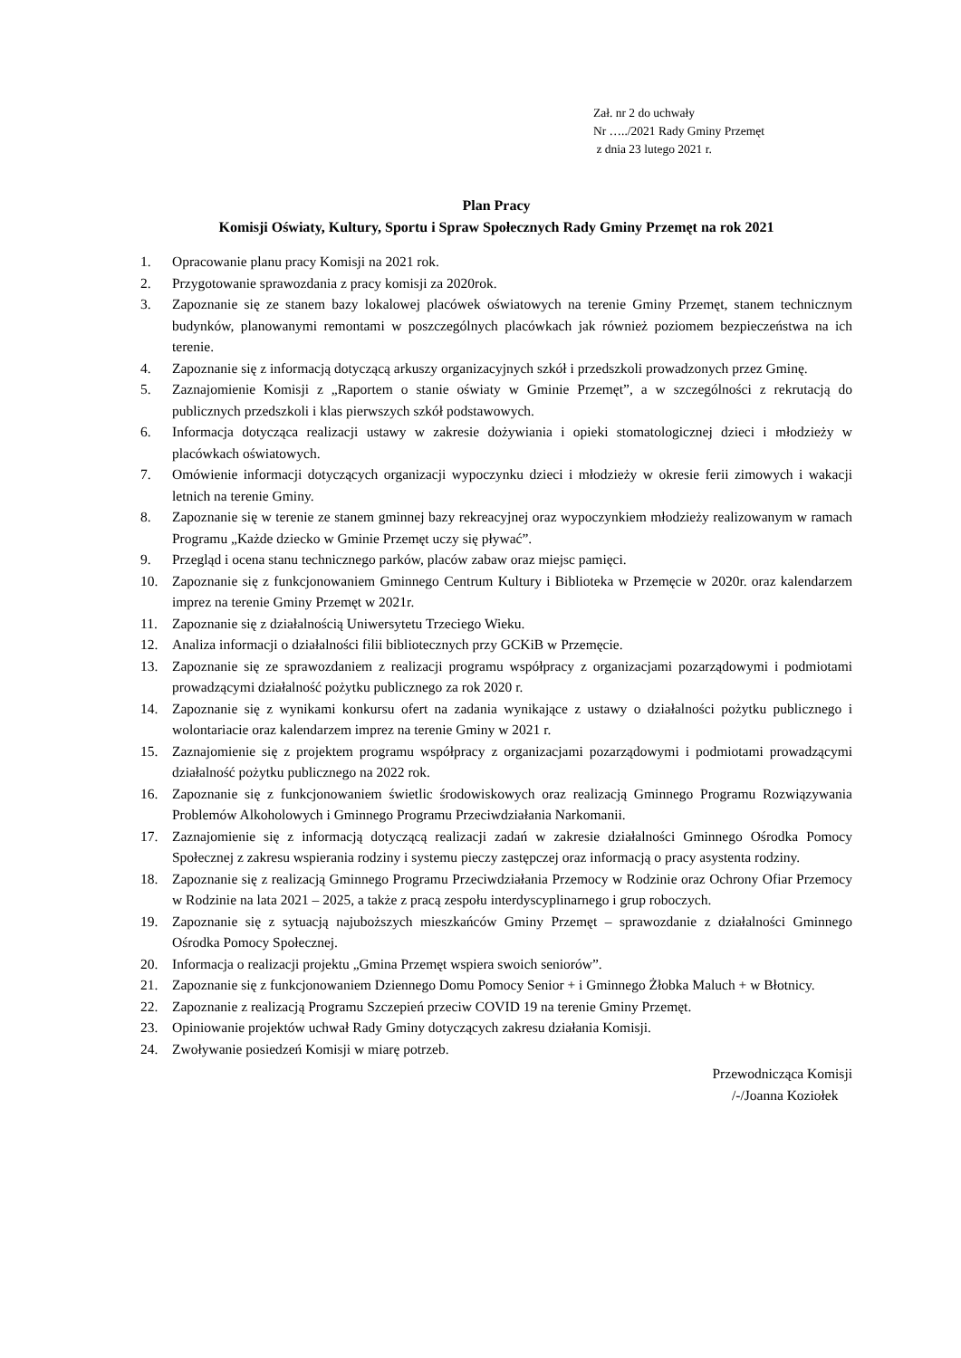Zał. nr 2 do uchwały
Nr …../2021 Rady Gminy Przemęt
z dnia 23 lutego 2021 r.
Plan Pracy
Komisji Oświaty, Kultury, Sportu i Spraw Społecznych Rady Gminy Przemęt na rok 2021
1. Opracowanie planu pracy Komisji na 2021 rok.
2. Przygotowanie sprawozdania z pracy komisji za 2020rok.
3. Zapoznanie się ze stanem bazy lokalowej placówek oświatowych na terenie Gminy Przemęt, stanem technicznym budynków, planowanymi remontami w poszczególnych placówkach jak również poziomem bezpieczeństwa na ich terenie.
4. Zapoznanie się z informacją dotyczącą arkuszy organizacyjnych szkół i przedszkoli prowadzonych przez Gminę.
5. Zaznajomienie Komisji z „Raportem o stanie oświaty w Gminie Przemęt”, a w szczególności z rekrutacją do publicznych przedszkoli i klas pierwszych szkół podstawowych.
6. Informacja dotycząca realizacji ustawy w zakresie dożywiania i opieki stomatologicznej dzieci i młodzieży w placówkach oświatowych.
7. Omówienie informacji dotyczących organizacji wypoczynku dzieci i młodzieży w okresie ferii zimowych i wakacji letnich na terenie Gminy.
8. Zapoznanie się w terenie ze stanem gminnej bazy rekreacyjnej oraz wypoczynkiem młodzieży realizowanym w ramach Programu „Każde dziecko w Gminie Przemęt uczy się pływać”.
9. Przegląd i ocena stanu technicznego parków, placów zabaw oraz miejsc pamięci.
10. Zapoznanie się z funkcjonowaniem Gminnego Centrum Kultury i Biblioteka w Przemęcie w 2020r. oraz kalendarzem imprez na terenie Gminy Przemęt w 2021r.
11. Zapoznanie się z działalnością Uniwersytetu Trzeciego Wieku.
12. Analiza informacji o działalności filii bibliotecznych przy GCKiB w Przemęcie.
13. Zapoznanie się ze sprawozdaniem z realizacji programu współpracy z organizacjami pozarządowymi i podmiotami prowadzącymi działalność pożytku publicznego za rok 2020 r.
14. Zapoznanie się z wynikami konkursu ofert na zadania wynikające z ustawy o działalności pożytku publicznego i wolontariacie oraz kalendarzem imprez na terenie Gminy w 2021 r.
15. Zaznajomienie się z projektem programu współpracy z organizacjami pozarządowymi i podmiotami prowadzącymi działalność pożytku publicznego na 2022 rok.
16. Zapoznanie się z funkcjonowaniem świetlic środowiskowych oraz realizacją Gminnego Programu Rozwiązywania Problemów Alkoholowych i Gminnego Programu Przeciwdziałania Narkomanii.
17. Zaznajomienie się z informacją dotyczącą realizacji zadań w zakresie działalności Gminnego Ośrodka Pomocy Społecznej z zakresu wspierania rodziny i systemu pieczy zastępczej oraz informacją o pracy asystenta rodziny.
18. Zapoznanie się z realizacją Gminnego Programu Przeciwdziałania Przemocy w Rodzinie oraz Ochrony Ofiar Przemocy w Rodzinie na lata 2021 – 2025, a także z pracą zespołu interdyscyplinarnego i grup roboczych.
19. Zapoznanie się z sytuacją najuboższych mieszkańców Gminy Przemęt – sprawozdanie z działalności Gminnego Ośrodka Pomocy Społecznej.
20. Informacja o realizacji projektu „Gmina Przemęt wspiera swoich seniorów”.
21. Zapoznanie się z funkcjonowaniem Dziennego Domu Pomocy Senior + i Gminnego Żłobka Maluch + w Błotnicy.
22. Zapoznanie z realizacją Programu Szczepień przeciw COVID 19 na terenie Gminy Przemęt.
23. Opiniowanie projektów uchwał Rady Gminy dotyczących zakresu działania Komisji.
24. Zwoływanie posiedzeń Komisji w miarę potrzeb.
Przewodnicząca Komisji
/-/Joanna Koziołek